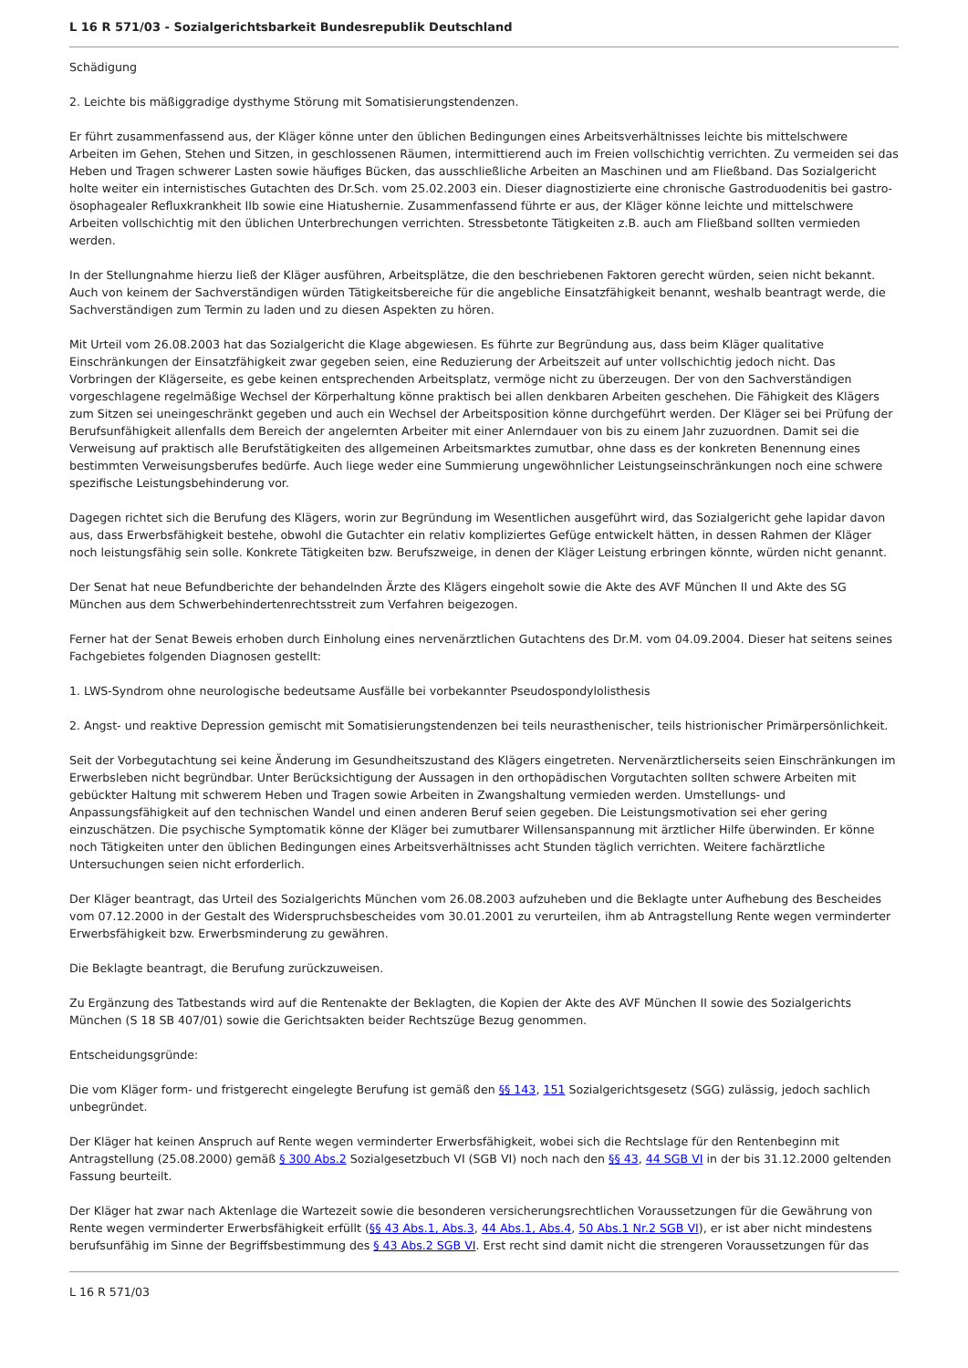L 16 R 571/03 - Sozialgerichtsbarkeit Bundesrepublik Deutschland
Schädigung
2. Leichte bis mäßiggradige dysthyme Störung mit Somatisierungstendenzen.
Er führt zusammenfassend aus, der Kläger könne unter den üblichen Bedingungen eines Arbeitsverhältnisses leichte bis mittelschwere Arbeiten im Gehen, Stehen und Sitzen, in geschlossenen Räumen, intermittierend auch im Freien vollschichtig verrichten. Zu vermeiden sei das Heben und Tragen schwerer Lasten sowie häufiges Bücken, das ausschließliche Arbeiten an Maschinen und am Fließband. Das Sozialgericht holte weiter ein internistisches Gutachten des Dr.Sch. vom 25.02.2003 ein. Dieser diagnostizierte eine chronische Gastroduodenitis bei gastro-ösophagealer Refluxkrankheit IIb sowie eine Hiatushernie. Zusammenfassend führte er aus, der Kläger könne leichte und mittelschwere Arbeiten vollschichtig mit den üblichen Unterbrechungen verrichten. Stressbetonte Tätigkeiten z.B. auch am Fließband sollten vermieden werden.
In der Stellungnahme hierzu ließ der Kläger ausführen, Arbeitsplätze, die den beschriebenen Faktoren gerecht würden, seien nicht bekannt. Auch von keinem der Sachverständigen würden Tätigkeitsbereiche für die angebliche Einsatzfähigkeit benannt, weshalb beantragt werde, die Sachverständigen zum Termin zu laden und zu diesen Aspekten zu hören.
Mit Urteil vom 26.08.2003 hat das Sozialgericht die Klage abgewiesen. Es führte zur Begründung aus, dass beim Kläger qualitative Einschränkungen der Einsatzfähigkeit zwar gegeben seien, eine Reduzierung der Arbeitszeit auf unter vollschichtig jedoch nicht. Das Vorbringen der Klägerseite, es gebe keinen entsprechenden Arbeitsplatz, vermöge nicht zu überzeugen. Der von den Sachverständigen vorgeschlagene regelmäßige Wechsel der Körperhaltung könne praktisch bei allen denkbaren Arbeiten geschehen. Die Fähigkeit des Klägers zum Sitzen sei uneingeschränkt gegeben und auch ein Wechsel der Arbeitsposition könne durchgeführt werden. Der Kläger sei bei Prüfung der Berufsunfähigkeit allenfalls dem Bereich der angelernten Arbeiter mit einer Anlerndauer von bis zu einem Jahr zuzuordnen. Damit sei die Verweisung auf praktisch alle Berufstätigkeiten des allgemeinen Arbeitsmarktes zumutbar, ohne dass es der konkreten Benennung eines bestimmten Verweisungsberufes bedürfe. Auch liege weder eine Summierung ungewöhnlicher Leistungseinschränkungen noch eine schwere spezifische Leistungsbehinderung vor.
Dagegen richtet sich die Berufung des Klägers, worin zur Begründung im Wesentlichen ausgeführt wird, das Sozialgericht gehe lapidar davon aus, dass Erwerbsfähigkeit bestehe, obwohl die Gutachter ein relativ kompliziertes Gefüge entwickelt hätten, in dessen Rahmen der Kläger noch leistungsfähig sein solle. Konkrete Tätigkeiten bzw. Berufszweige, in denen der Kläger Leistung erbringen könnte, würden nicht genannt.
Der Senat hat neue Befundberichte der behandelnden Ärzte des Klägers eingeholt sowie die Akte des AVF München II und Akte des SG München aus dem Schwerbehindertenrechtsstreit zum Verfahren beigezogen.
Ferner hat der Senat Beweis erhoben durch Einholung eines nervenärztlichen Gutachtens des Dr.M. vom 04.09.2004. Dieser hat seitens seines Fachgebietes folgenden Diagnosen gestellt:
1. LWS-Syndrom ohne neurologische bedeutsame Ausfälle bei vorbekannter Pseudospondylolisthesis
2. Angst- und reaktive Depression gemischt mit Somatisierungstendenzen bei teils neurasthenischer, teils histrionischer Primärpersönlichkeit.
Seit der Vorbegutachtung sei keine Änderung im Gesundheitszustand des Klägers eingetreten. Nervenärztlicherseits seien Einschränkungen im Erwerbsleben nicht begründbar. Unter Berücksichtigung der Aussagen in den orthopädischen Vorgutachten sollten schwere Arbeiten mit gebückter Haltung mit schwerem Heben und Tragen sowie Arbeiten in Zwangshaltung vermieden werden. Umstellungs- und Anpassungsfähigkeit auf den technischen Wandel und einen anderen Beruf seien gegeben. Die Leistungsmotivation sei eher gering einzuschätzen. Die psychische Symptomatik könne der Kläger bei zumutbarer Willensanspannung mit ärztlicher Hilfe überwinden. Er könne noch Tätigkeiten unter den üblichen Bedingungen eines Arbeitsverhältnisses acht Stunden täglich verrichten. Weitere fachärztliche Untersuchungen seien nicht erforderlich.
Der Kläger beantragt, das Urteil des Sozialgerichts München vom 26.08.2003 aufzuheben und die Beklagte unter Aufhebung des Bescheides vom 07.12.2000 in der Gestalt des Widerspruchsbescheides vom 30.01.2001 zu verurteilen, ihm ab Antragstellung Rente wegen verminderter Erwerbsfähigkeit bzw. Erwerbsminderung zu gewähren.
Die Beklagte beantragt, die Berufung zurückzuweisen.
Zu Ergänzung des Tatbestands wird auf die Rentenakte der Beklagten, die Kopien der Akte des AVF München II sowie des Sozialgerichts München (S 18 SB 407/01) sowie die Gerichtsakten beider Rechtszüge Bezug genommen.
Entscheidungsgründe:
Die vom Kläger form- und fristgerecht eingelegte Berufung ist gemäß den §§ 143, 151 Sozialgerichtsgesetz (SGG) zulässig, jedoch sachlich unbegründet.
Der Kläger hat keinen Anspruch auf Rente wegen verminderter Erwerbsfähigkeit, wobei sich die Rechtslage für den Rentenbeginn mit Antragstellung (25.08.2000) gemäß § 300 Abs.2 Sozialgesetzbuch VI (SGB VI) noch nach den §§ 43, 44 SGB VI in der bis 31.12.2000 geltenden Fassung beurteilt.
Der Kläger hat zwar nach Aktenlage die Wartezeit sowie die besonderen versicherungsrechtlichen Voraussetzungen für die Gewährung von Rente wegen verminderter Erwerbsfähigkeit erfüllt (§§ 43 Abs.1, Abs.3, 44 Abs.1, Abs.4, 50 Abs.1 Nr.2 SGB VI), er ist aber nicht mindestens berufsunfähig im Sinne der Begriffsbestimmung des § 43 Abs.2 SGB VI. Erst recht sind damit nicht die strengeren Voraussetzungen für das
L 16 R 571/03